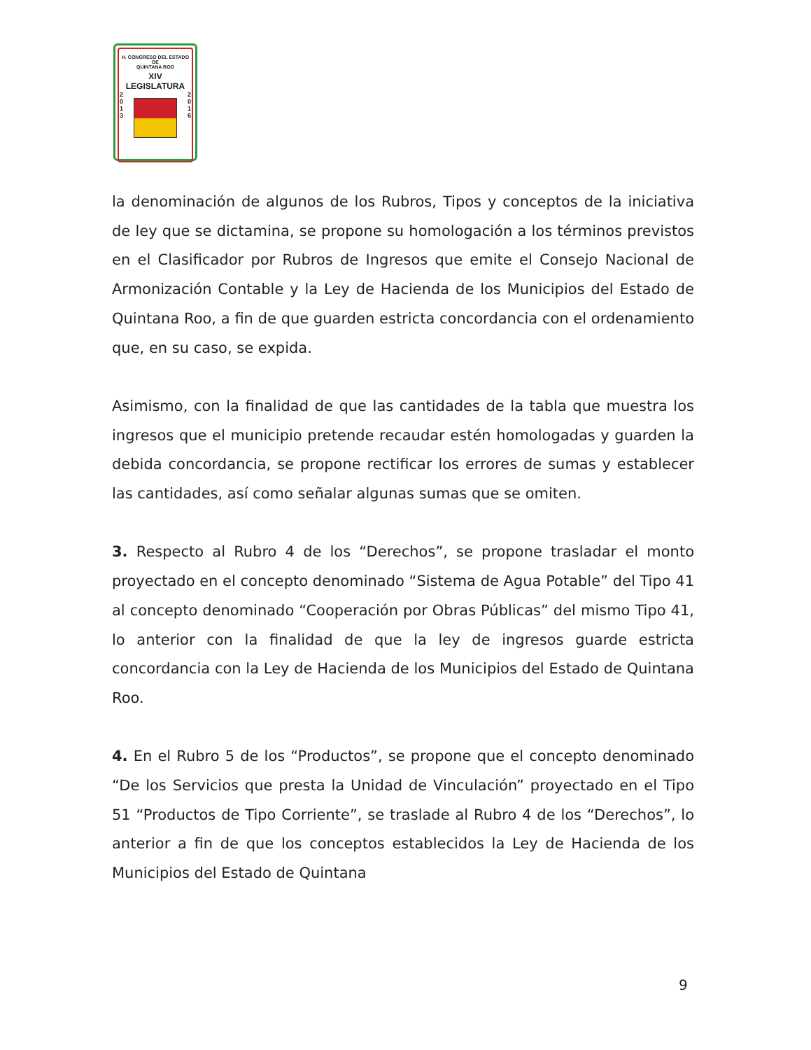H. CONGRESO DEL ESTADO
DE
QUINTANA ROO
XIV LEGISLATURA
2
0
1
3
2
0
1
6
la denominación de algunos de los Rubros, Tipos y conceptos de la iniciativa de ley que se dictamina, se propone su homologación a los términos previstos en el Clasificador por Rubros de Ingresos que emite el Consejo Nacional de Armonización Contable y la Ley de Hacienda de los Municipios del Estado de Quintana Roo, a fin de que guarden estricta concordancia con el ordenamiento que, en su caso, se expida.
Asimismo, con la finalidad de que las cantidades de la tabla que muestra los ingresos que el municipio pretende recaudar estén homologadas y guarden la debida concordancia, se propone rectificar los errores de sumas y establecer las cantidades, así como señalar algunas sumas que se omiten.
3. Respecto al Rubro 4 de los “Derechos”, se propone trasladar el monto proyectado en el concepto denominado “Sistema de Agua Potable” del Tipo 41 al concepto denominado “Cooperación por Obras Públicas” del mismo Tipo 41, lo anterior con la finalidad de que la ley de ingresos guarde estricta concordancia con la Ley de Hacienda de los Municipios del Estado de Quintana Roo.
4. En el Rubro 5 de los “Productos”, se propone que el concepto denominado “De los Servicios que presta la Unidad de Vinculación” proyectado en el Tipo 51 “Productos de Tipo Corriente”, se traslade al Rubro 4 de los “Derechos”, lo anterior a fin de que los conceptos establecidos la Ley de Hacienda de los Municipios del Estado de Quintana
9